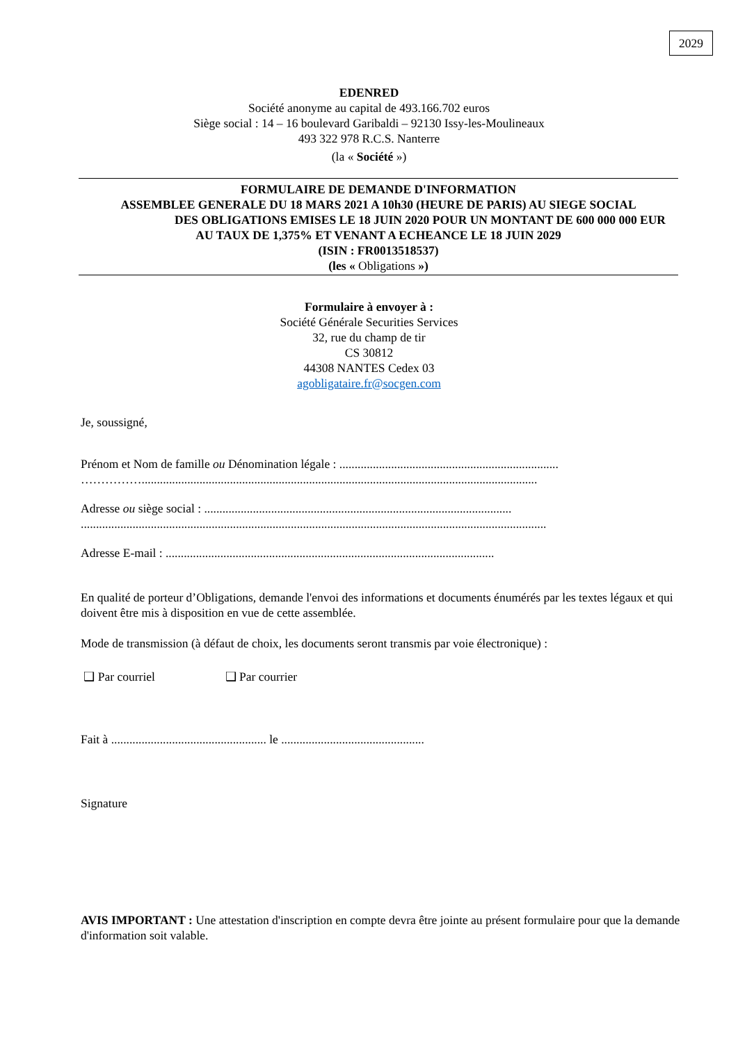2029
EDENRED
Société anonyme au capital de 493.166.702 euros
Siège social : 14 – 16 boulevard Garibaldi – 92130 Issy-les-Moulineaux
493 322 978 R.C.S. Nanterre
(la « Société »)
FORMULAIRE DE DEMANDE D'INFORMATION
ASSEMBLEE GENERALE DU 18 MARS 2021 A 10h30 (HEURE DE PARIS) AU SIEGE SOCIAL
DES OBLIGATIONS EMISES LE 18 JUIN 2020 POUR UN MONTANT DE 600 000 000 EUR
AU TAUX DE 1,375% ET VENANT A ECHEANCE LE 18 JUIN 2029
(ISIN : FR0013518537)
(les « Obligations »)
Formulaire à envoyer à :
Société Générale Securities Services
32, rue du champ de tir
CS 30812
44308 NANTES Cedex 03
agobligataire.fr@socgen.com
Je, soussigné,
Prénom et Nom de famille ou Dénomination légale : ........................................................................
……………..................................................................................................................................
Adresse ou siège social : .....................................................................................................
.........................................................................................................................................................
Adresse E-mail : ............................................................................................................
En qualité de porteur d’Obligations, demande l'envoi des informations et documents énumérés par les textes légaux et qui doivent être mis à disposition en vue de cette assemblée.
Mode de transmission (à défaut de choix, les documents seront transmis par voie électronique) :
❑ Par courriel ❑ Par courrier
Fait à ................................................... le ...............................................
Signature
AVIS IMPORTANT : Une attestation d'inscription en compte devra être jointe au présent formulaire pour que la demande d'information soit valable.